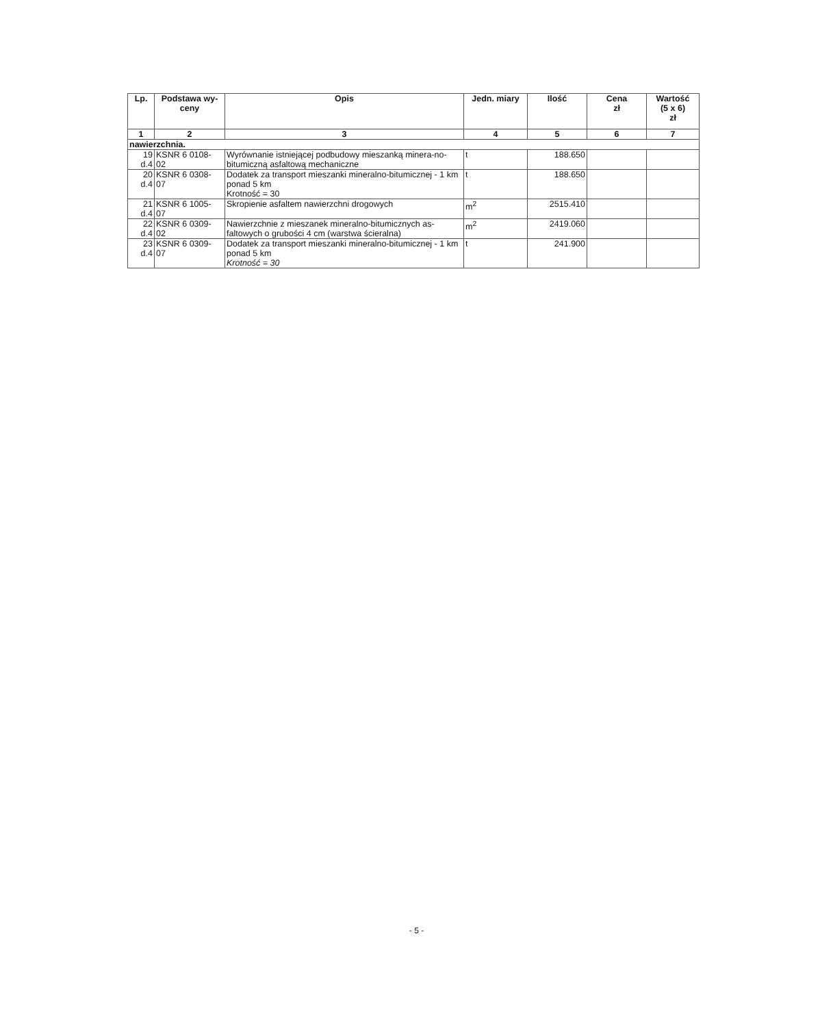| Lp. | Podstawa wy- ceny | Opis | Jedn. miary | Ilość | Cena zł | Wartość (5 x 6) zł |
| --- | --- | --- | --- | --- | --- | --- |
| 1 | 2 | 3 | 4 | 5 | 6 | 7 |
| nawierzchnia. | | | | | | |
| 19 d.4 | KSNR 6 0108- 02 | Wyrównanie istniejącej podbudowy mieszanką minera-no-bitumiczną asfaltową mechaniczne | t | 188.650 | | |
| 20 d.4 | KSNR 6 0308- 07 | Dodatek za transport mieszanki mineralno-bitumicznej - 1 km ponad 5 km Krotność = 30 | t | 188.650 | | |
| 21 d.4 | KSNR 6 1005- 07 | Skropienie asfaltem nawierzchni drogowych | m<sup>2</sup> | 2515.410 | | |
| 22 d.4 | KSNR 6 0309- 02 | Nawierzchnie z mieszanek mineralno-bitumicznych as-faltowych o grubości 4 cm (warstwa ścieralna) | m<sup>2</sup> | 2419.060 | | |
| 23 d.4 | KSNR 6 0309- 07 | Dodatek za transport mieszanki mineralno-bitumicznej - 1 km ponad 5 km Krotność = 30 | t | 241.900 | | |
- 5 -